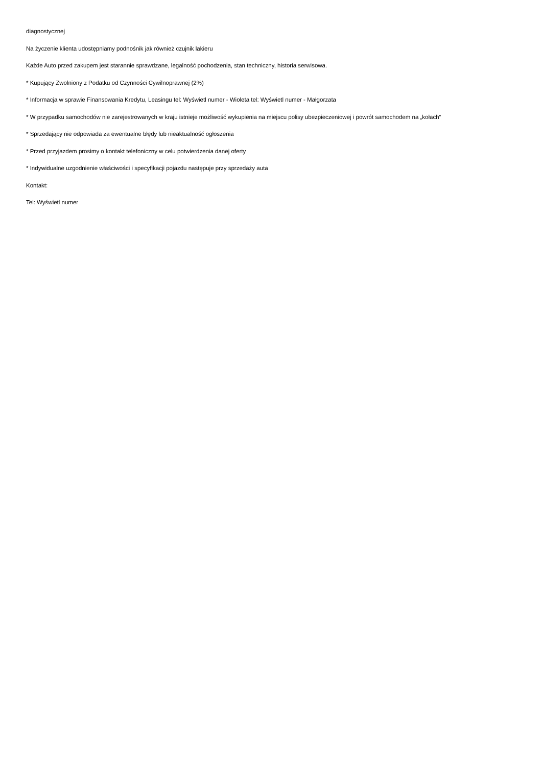diagnostycznej
Na życzenie klienta udostępniamy podnośnik jak również czujnik lakieru
Każde Auto przed zakupem jest starannie sprawdzane, legalność pochodzenia, stan techniczny, historia serwisowa.
* Kupujący Zwolniony z Podatku od Czynności Cywilnoprawnej (2%)
* Informacja w sprawie Finansowania Kredytu, Leasingu tel: Wyświetl numer - Wioleta tel: Wyświetl numer - Małgorzata
* W przypadku samochodów nie zarejestrowanych w kraju istnieje możliwość wykupienia na miejscu polisy ubezpieczeniowej i powrót samochodem na „kołach”
* Sprzedający nie odpowiada za ewentualne błędy lub nieaktualność ogłoszenia
* Przed przyjazdem prosimy o kontakt telefoniczny w celu potwierdzenia danej oferty
* Indywidualne uzgodnienie właściwości i specyfikacji pojazdu następuje przy sprzedaży auta
Kontakt:
Tel: Wyświetl numer